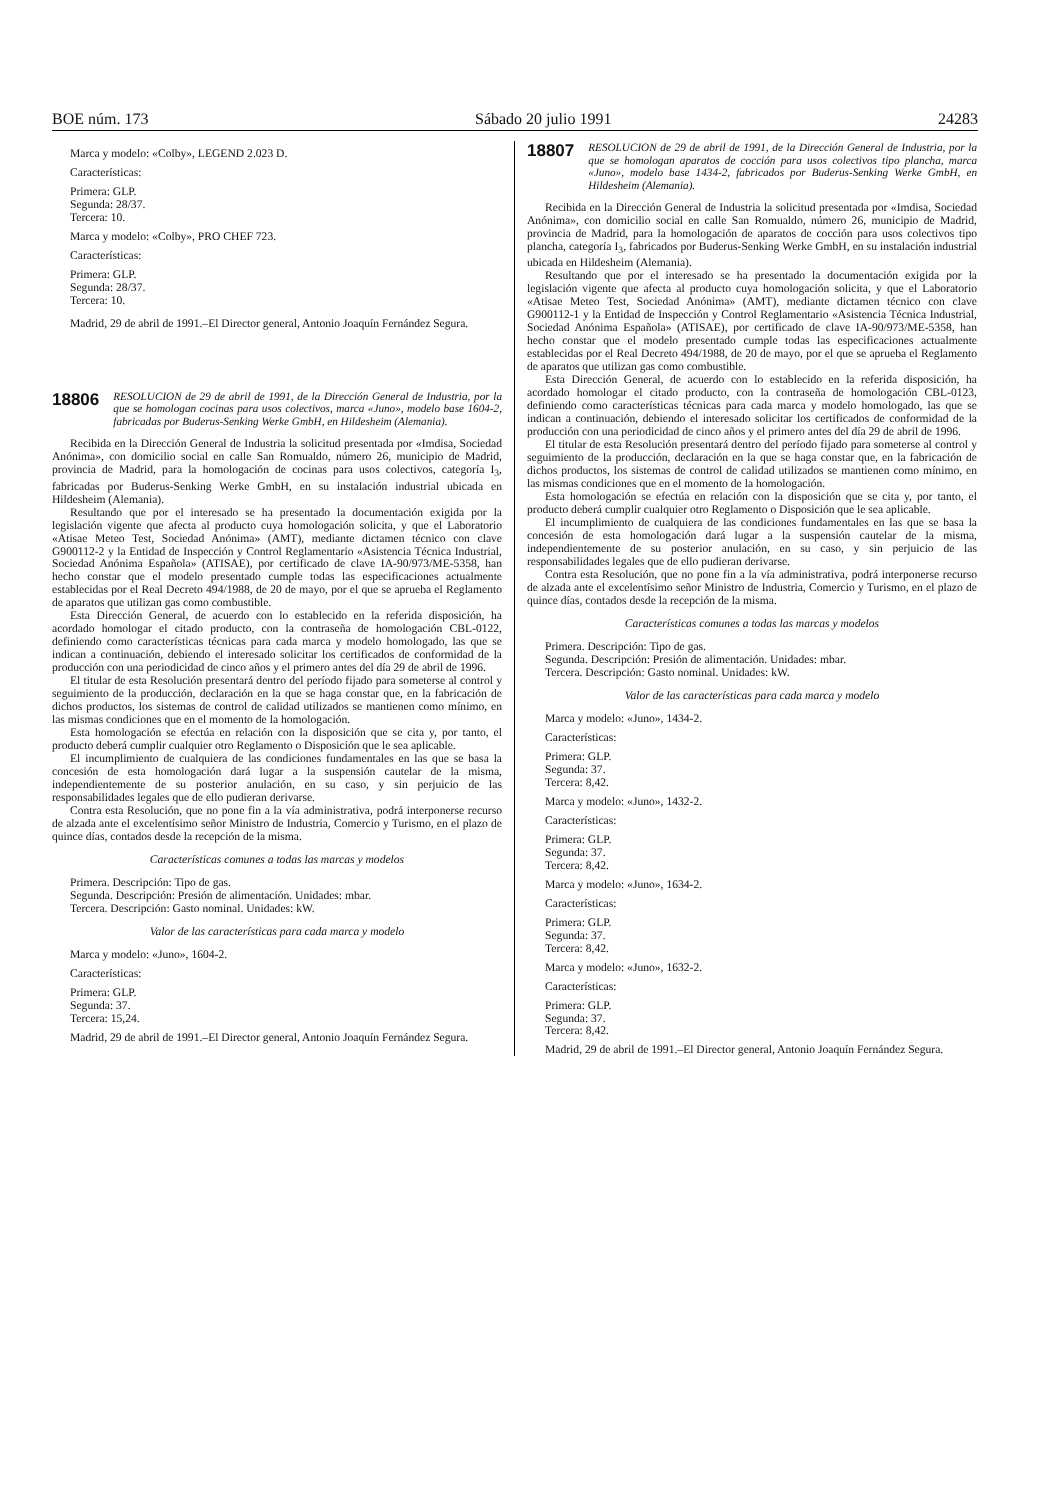BOE núm. 173 Sábado 20 julio 1991 24283
Marca y modelo: «Colby», LEGEND 2.023 D.
Características:
Primera: GLP.
Segunda: 28/37.
Tercera: 10.
Marca y modelo: «Colby», PRO CHEF 723.
Características:
Primera: GLP.
Segunda: 28/37.
Tercera: 10.
Madrid, 29 de abril de 1991.–El Director general, Antonio Joaquín Fernández Segura.
18806 RESOLUCION de 29 de abril de 1991, de la Dirección General de Industria, por la que se homologan cocinas para usos colectivos, marca «Juno», modelo base 1604-2, fabricadas por Buderus-Senking Werke GmbH, en Hildesheim (Alemania).
Recibida en la Dirección General de Industria la solicitud presentada por «Imdisa, Sociedad Anónima», con domicilio social en calle San Romualdo, número 26, municipio de Madrid, provincia de Madrid, para la homologación de cocinas para usos colectivos, categoría I<sub>3</sub>, fabricadas por Buderus-Senking Werke GmbH, en su instalación industrial ubicada en Hildesheim (Alemania).
Resultando que por el interesado se ha presentado la documentación exigida por la legislación vigente que afecta al producto cuya homologación solicita, y que el Laboratorio «Atisae Meteo Test, Sociedad Anónima» (AMT), mediante dictamen técnico con clave G900112-2 y la Entidad de Inspección y Control Reglamentario «Asistencia Técnica Industrial, Sociedad Anónima Española» (ATISAE), por certificado de clave IA-90/973/ME-5358, han hecho constar que el modelo presentado cumple todas las especificaciones actualmente establecidas por el Real Decreto 494/1988, de 20 de mayo, por el que se aprueba el Reglamento de aparatos que utilizan gas como combustible.
Esta Dirección General, de acuerdo con lo establecido en la referida disposición, ha acordado homologar el citado producto, con la contraseña de homologación CBL-0122, definiendo como características técnicas para cada marca y modelo homologado, las que se indican a continuación, debiendo el interesado solicitar los certificados de conformidad de la producción con una periodicidad de cinco años y el primero antes del día 29 de abril de 1996.
El titular de esta Resolución presentará dentro del período fijado para someterse al control y seguimiento de la producción, declaración en la que se haga constar que, en la fabricación de dichos productos, los sistemas de control de calidad utilizados se mantienen como mínimo, en las mismas condiciones que en el momento de la homologación.
Esta homologación se efectúa en relación con la disposición que se cita y, por tanto, el producto deberá cumplir cualquier otro Reglamento o Disposición que le sea aplicable.
El incumplimiento de cualquiera de las condiciones fundamentales en las que se basa la concesión de esta homologación dará lugar a la suspensión cautelar de la misma, independientemente de su posterior anulación, en su caso, y sin perjuicio de las responsabilidades legales que de ello pudieran derivarse.
Contra esta Resolución, que no pone fin a la vía administrativa, podrá interponerse recurso de alzada ante el excelentísimo señor Ministro de Industria, Comercio y Turismo, en el plazo de quince días, contados desde la recepción de la misma.
Características comunes a todas las marcas y modelos
Primera. Descripción: Tipo de gas.
Segunda. Descripción: Presión de alimentación. Unidades: mbar.
Tercera. Descripción: Gasto nominal. Unidades: kW.
Valor de las características para cada marca y modelo
Marca y modelo: «Juno», 1604-2.
Características:
Primera: GLP.
Segunda: 37.
Tercera: 15,24.
Madrid, 29 de abril de 1991.–El Director general, Antonio Joaquín Fernández Segura.
18807 RESOLUCION de 29 de abril de 1991, de la Dirección General de Industria, por la que se homologan aparatos de cocción para usos colectivos tipo plancha, marca «Juno», modelo base 1434-2, fabricados por Buderus-Senking Werke GmbH, en Hildesheim (Alemania).
Recibida en la Dirección General de Industria la solicitud presentada por «Imdisa, Sociedad Anónima», con domicilio social en calle San Romualdo, número 26, municipio de Madrid, provincia de Madrid, para la homologación de aparatos de cocción para usos colectivos tipo plancha, categoría I<sub>3</sub>, fabricados por Buderus-Senking Werke GmbH, en su instalación industrial ubicada en Hildesheim (Alemania).
Resultando que por el interesado se ha presentado la documentación exigida por la legislación vigente que afecta al producto cuya homologación solicita, y que el Laboratorio «Atisae Meteo Test, Sociedad Anónima» (AMT), mediante dictamen técnico con clave G900112-1 y la Entidad de Inspección y Control Reglamentario «Asistencia Técnica Industrial, Sociedad Anónima Española» (ATISAE), por certificado de clave IA-90/973/ME-5358, han hecho constar que el modelo presentado cumple todas las especificaciones actualmente establecidas por el Real Decreto 494/1988, de 20 de mayo, por el que se aprueba el Reglamento de aparatos que utilizan gas como combustible.
Esta Dirección General, de acuerdo con lo establecido en la referida disposición, ha acordado homologar el citado producto, con la contraseña de homologación CBL-0123, definiendo como características técnicas para cada marca y modelo homologado, las que se indican a continuación, debiendo el interesado solicitar los certificados de conformidad de la producción con una periodicidad de cinco años y el primero antes del día 29 de abril de 1996.
El titular de esta Resolución presentará dentro del período fijado para someterse al control y seguimiento de la producción, declaración en la que se haga constar que, en la fabricación de dichos productos, los sistemas de control de calidad utilizados se mantienen como mínimo, en las mismas condiciones que en el momento de la homologación.
Esta homologación se efectúa en relación con la disposición que se cita y, por tanto, el producto deberá cumplir cualquier otro Reglamento o Disposición que le sea aplicable.
El incumplimiento de cualquiera de las condiciones fundamentales en las que se basa la concesión de esta homologación dará lugar a la suspensión cautelar de la misma, independientemente de su posterior anulación, en su caso, y sin perjuicio de las responsabilidades legales que de ello pudieran derivarse.
Contra esta Resolución, que no pone fin a la vía administrativa, podrá interponerse recurso de alzada ante el excelentísimo señor Ministro de Industria, Comercio y Turismo, en el plazo de quince días, contados desde la recepción de la misma.
Características comunes a todas las marcas y modelos
Primera. Descripción: Tipo de gas.
Segunda. Descripción: Presión de alimentación. Unidades: mbar.
Tercera. Descripción: Gasto nominal. Unidades: kW.
Valor de las características para cada marca y modelo
Marca y modelo: «Juno», 1434-2.
Características:
Primera: GLP.
Segunda: 37.
Tercera: 8,42.
Marca y modelo: «Juno», 1432-2.
Características:
Primera: GLP.
Segunda: 37.
Tercera: 8,42.
Marca y modelo: «Juno», 1634-2.
Características:
Primera: GLP.
Segunda: 37.
Tercera: 8,42.
Marca y modelo: «Juno», 1632-2.
Características:
Primera: GLP.
Segunda: 37.
Tercera: 8,42.
Madrid, 29 de abril de 1991.–El Director general, Antonio Joaquín Fernández Segura.